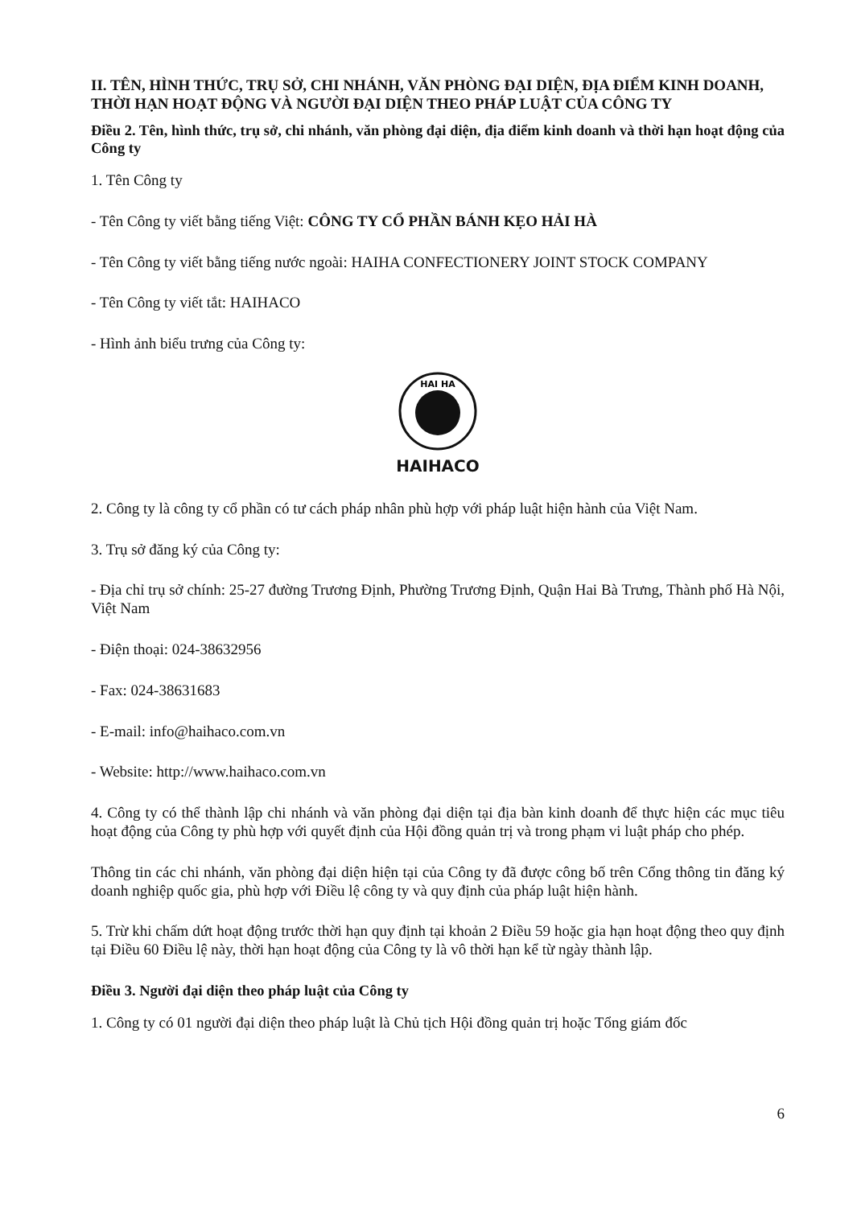II. TÊN, HÌNH THỨC, TRỤ SỞ, CHI NHÁNH, VĂN PHÒNG ĐẠI DIỆN, ĐỊA ĐIỂM KINH DOANH, THỜI HẠN HOẠT ĐỘNG VÀ NGƯỜI ĐẠI DIỆN THEO PHÁP LUẬT CỦA CÔNG TY
Điều 2. Tên, hình thức, trụ sở, chi nhánh, văn phòng đại diện, địa điểm kinh doanh và thời hạn hoạt động của Công ty
1. Tên Công ty
- Tên Công ty viết bằng tiếng Việt: CÔNG TY CỔ PHẦN BÁNH KẸO HẢI HÀ
- Tên Công ty viết bằng tiếng nước ngoài: HAIHA CONFECTIONERY JOINT STOCK COMPANY
- Tên Công ty viết tắt: HAIHACO
- Hình ảnh biểu trưng của Công ty:
HAI HA
HAIHACO
2. Công ty là công ty cổ phần có tư cách pháp nhân phù hợp với pháp luật hiện hành của Việt Nam.
3. Trụ sở đăng ký của Công ty:
- Địa chỉ trụ sở chính: 25-27 đường Trương Định, Phường Trương Định, Quận Hai Bà Trưng, Thành phố Hà Nội, Việt Nam
- Điện thoại: 024-38632956
- Fax: 024-38631683
- E-mail: info@haihaco.com.vn
- Website: http://www.haihaco.com.vn
4. Công ty có thể thành lập chi nhánh và văn phòng đại diện tại địa bàn kinh doanh để thực hiện các mục tiêu hoạt động của Công ty phù hợp với quyết định của Hội đồng quản trị và trong phạm vi luật pháp cho phép.
Thông tin các chi nhánh, văn phòng đại diện hiện tại của Công ty đã được công bố trên Cổng thông tin đăng ký doanh nghiệp quốc gia, phù hợp với Điều lệ công ty và quy định của pháp luật hiện hành.
5. Trừ khi chấm dứt hoạt động trước thời hạn quy định tại khoản 2 Điều 59 hoặc gia hạn hoạt động theo quy định tại Điều 60 Điều lệ này, thời hạn hoạt động của Công ty là vô thời hạn kể từ ngày thành lập.
Điều 3. Người đại diện theo pháp luật của Công ty
1. Công ty có 01 người đại diện theo pháp luật là Chủ tịch Hội đồng quản trị hoặc Tổng giám đốc
6